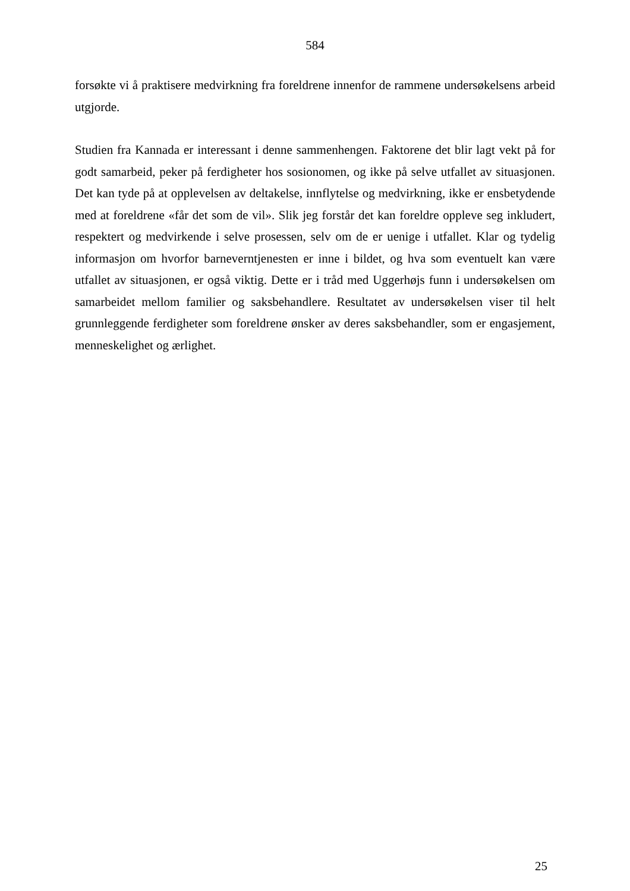584
forsøkte vi å praktisere medvirkning fra foreldrene innenfor de rammene undersøkelsens arbeid utgjorde.
Studien fra Kannada er interessant i denne sammenhengen. Faktorene det blir lagt vekt på for godt samarbeid, peker på ferdigheter hos sosionomen, og ikke på selve utfallet av situasjonen. Det kan tyde på at opplevelsen av deltakelse, innflytelse og medvirkning, ikke er ensbetydende med at foreldrene «får det som de vil». Slik jeg forstår det kan foreldre oppleve seg inkludert, respektert og medvirkende i selve prosessen, selv om de er uenige i utfallet. Klar og tydelig informasjon om hvorfor barneverntjenesten er inne i bildet, og hva som eventuelt kan være utfallet av situasjonen, er også viktig. Dette er i tråd med Uggerhøjs funn i undersøkelsen om samarbeidet mellom familier og saksbehandlere. Resultatet av undersøkelsen viser til helt grunnleggende ferdigheter som foreldrene ønsker av deres saksbehandler, som er engasjement, menneskelighet og ærlighet.
25